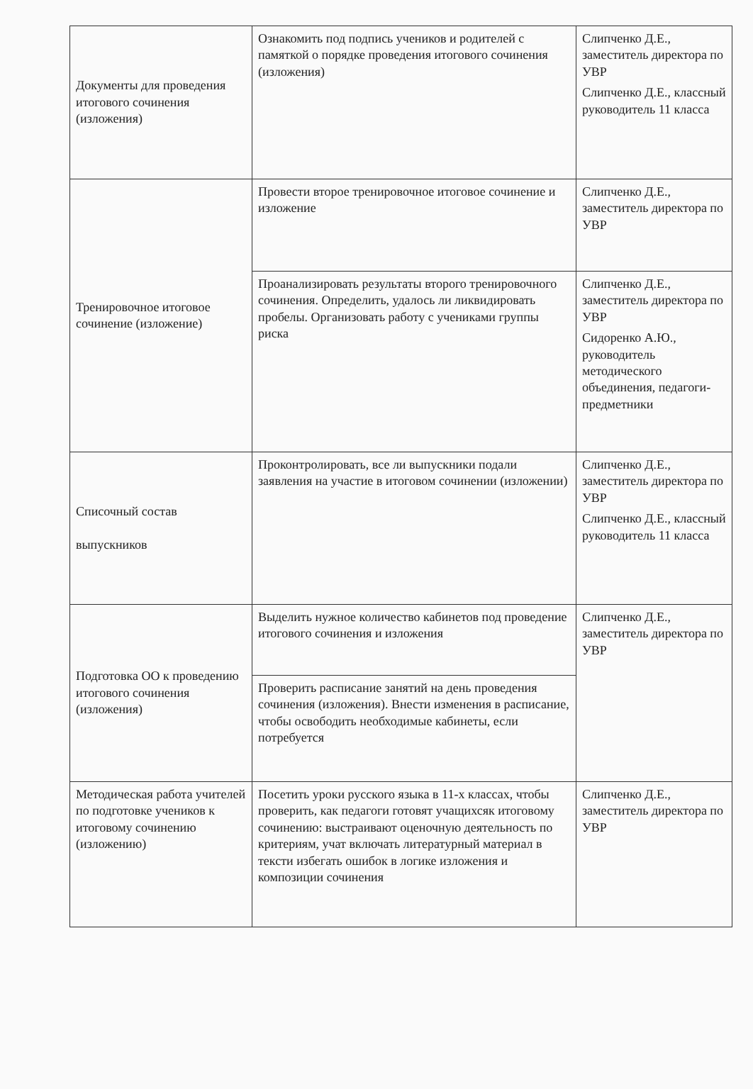| Документы для проведения итогового сочинения (изложения) | Ознакомить под подпись учеников и родителей с памяткой о порядке проведения итогового сочинения (изложения) | Слипченко Д.Е., заместитель директора по УВР Слипченко Д.Е., классный руководитель 11 класса |
| Тренировочное итоговое сочинение (изложение) | Провести второе тренировочное итоговое сочинение и изложение | Слипченко Д.Е., заместитель директора по УВР |
| | Проанализировать результаты второго тренировочного сочинения. Определить, удалось ли ликвидировать пробелы. Организовать работу с учениками группы риска | Слипченко Д.Е., заместитель директора по УВР Сидоренко А.Ю., руководитель методического объединения, педагоги-предметники |
| Списочный состав выпускников | Проконтролировать, все ли выпускники подали заявления на участие в итоговом сочинении (изложении) | Слипченко Д.Е., заместитель директора по УВР Слипченко Д.Е., классный руководитель 11 класса |
| Подготовка ОО к проведению итогового сочинения (изложения) | Выделить нужное количество кабинетов под проведение итогового сочинения и изложения | Слипченко Д.Е., заместитель директора по УВР |
| | Проверить расписание занятий на день проведения сочинения (изложения). Внести изменения в расписание, чтобы освободить необходимые кабинеты, если потребуется | |
| Методическая работа учителей по подготовке учеников к итоговому сочинению (изложению) | Посетить уроки русского языка в 11-х классах, чтобы проверить, как педагоги готовят учащихсяк итоговому сочинению: выстраивают оценочную деятельность по критериям, учат включать литературный материал в тексти избегать ошибок в логике изложения и композиции сочинения | Слипченко Д.Е., заместитель директора по УВР |